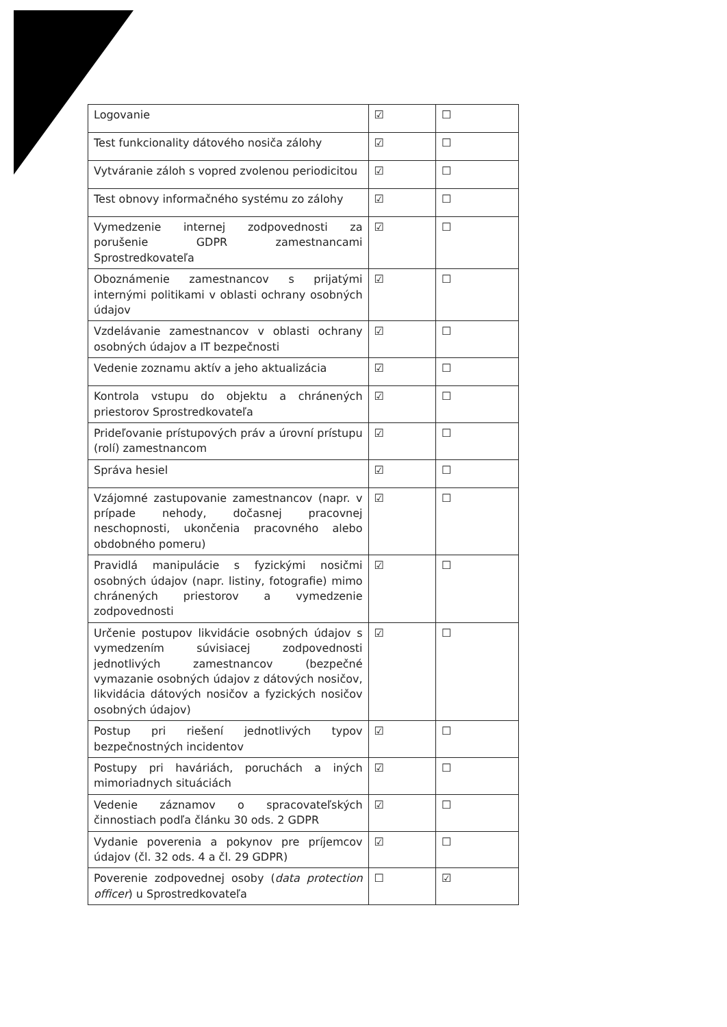| Logovanie | ☑ | ☐ |
| Test funkcionality dátového nosiča zálohy | ☑ | ☐ |
| Vytváranie záloh s vopred zvolenou periodicitou | ☑ | ☐ |
| Test obnovy informačného systému zo zálohy | ☑ | ☐ |
| Vymedzenie internej zodpovednosti za porušenie GDPR zamestnancami Sprostredkovateľa | ☑ | ☐ |
| Oboznámenie zamestnancov s prijatými internými politikami v oblasti ochrany osobných údajov | ☑ | ☐ |
| Vzdelávanie zamestnancov v oblasti ochrany osobných údajov a IT bezpečnosti | ☑ | ☐ |
| Vedenie zoznamu aktív a jeho aktualizácia | ☑ | ☐ |
| Kontrola vstupu do objektu a chránených priestorov Sprostredkovateľa | ☑ | ☐ |
| Prideľovanie prístupových práv a úrovní prístupu (rolí) zamestnancom | ☑ | ☐ |
| Správa hesiel | ☑ | ☐ |
| Vzájomné zastupovanie zamestnancov (napr. v prípade nehody, dočasnej pracovnej neschopnosti, ukončenia pracovného alebo obdobného pomeru) | ☑ | ☐ |
| Pravidlá manipulácie s fyzickými nosičmi osobných údajov (napr. listiny, fotografie) mimo chránených priestorov a vymedzenie zodpovednosti | ☑ | ☐ |
| Určenie postupov likvidácie osobných údajov s vymedzením súvisiacej zodpovednosti jednotlivých zamestnancov (bezpečné vymazanie osobných údajov z dátových nosičov, likvidácia dátových nosičov a fyzických nosičov osobných údajov) | ☑ | ☐ |
| Postup pri riešení jednotlivých typov bezpečnostných incidentov | ☑ | ☐ |
| Postupy pri haváriách, poruchách a iných mimoriadnych situáciách | ☑ | ☐ |
| Vedenie záznamov o spracovateľských činnostiach podľa článku 30 ods. 2 GDPR | ☑ | ☐ |
| Vydanie poverenia a pokynov pre príjemcov údajov (čl. 32 ods. 4 a čl. 29 GDPR) | ☑ | ☐ |
| Poverenie zodpovednej osoby ( data protection officer ) u Sprostredkovateľa | ☐ | ☑ |